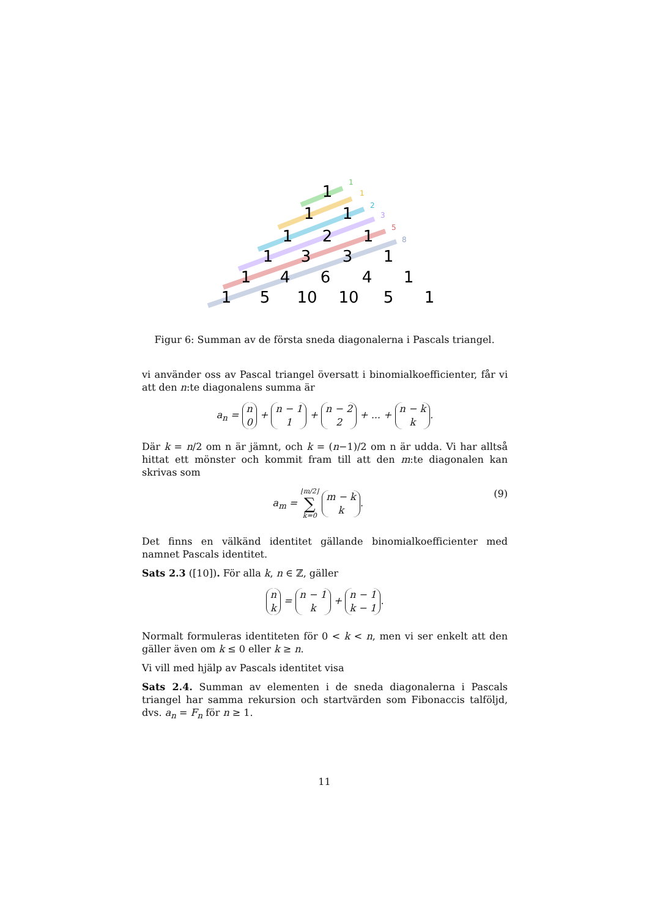1
1
1
1
2
1
1
3
3
1
1
4
6
4
1
1
5
10
10
5
1
1
1
2
3
5
8
Figur 6: Summan av de första sneda diagonalerna i Pascals triangel.
vi använder oss av Pascal triangel översatt i binomialkoefficienter, får vi att den n:te diagonalens summa är
a<sub>n</sub> = n
0 + n − 1
1 + n − 2
2 + ... + n − k
k.
Där k = n/2 om n är jämnt, och k = (n−1)/2 om n är udda. Vi har alltså hittat ett mönster och kommit fram till att den m:te diagonalen kan skrivas som
(9) a<sub>m</sub> = ⌊m/2⌋
∑
k=0 m − k
k.
Det finns en välkänd identitet gällande binomialkoefficienter med namnet Pascals identitet.
Sats 2.3 ([10]). För alla k, n ∈ ℤ, gäller
n
k = n − 1
k + n − 1
k − 1.
Normalt formuleras identiteten för 0 < k < n, men vi ser enkelt att den gäller även om k ≤ 0 eller k ≥ n.
Vi vill med hjälp av Pascals identitet visa
Sats 2.4. Summan av elementen i de sneda diagonalerna i Pascals triangel har samma rekursion och startvärden som Fibonaccis talföljd, dvs. a<sub>n</sub> = F<sub>n</sub> för n ≥ 1.
11